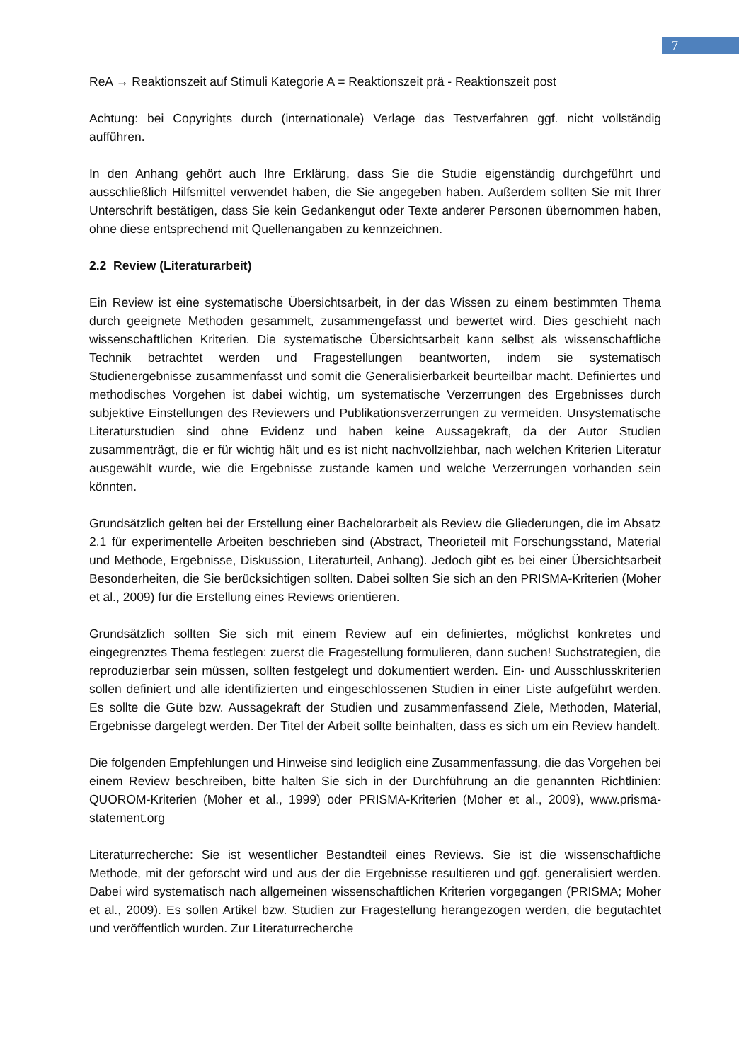7
ReA → Reaktionszeit auf Stimuli Kategorie A = Reaktionszeit prä - Reaktionszeit post
Achtung: bei Copyrights durch (internationale) Verlage das Testverfahren ggf. nicht vollständig aufführen.
In den Anhang gehört auch Ihre Erklärung, dass Sie die Studie eigenständig durchgeführt und ausschließlich Hilfsmittel verwendet haben, die Sie angegeben haben. Außerdem sollten Sie mit Ihrer Unterschrift bestätigen, dass Sie kein Gedankengut oder Texte anderer Personen übernommen haben, ohne diese entsprechend mit Quellenangaben zu kennzeichnen.
2.2 Review (Literaturarbeit)
Ein Review ist eine systematische Übersichtsarbeit, in der das Wissen zu einem bestimmten Thema durch geeignete Methoden gesammelt, zusammengefasst und bewertet wird. Dies geschieht nach wissenschaftlichen Kriterien. Die systematische Übersichtsarbeit kann selbst als wissenschaftliche Technik betrachtet werden und Fragestellungen beantworten, indem sie systematisch Studienergebnisse zusammenfasst und somit die Generalisierbarkeit beurteilbar macht. Definiertes und methodisches Vorgehen ist dabei wichtig, um systematische Verzerrungen des Ergebnisses durch subjektive Einstellungen des Reviewers und Publikationsverzerrungen zu vermeiden. Unsystematische Literaturstudien sind ohne Evidenz und haben keine Aussagekraft, da der Autor Studien zusammenträgt, die er für wichtig hält und es ist nicht nachvollziehbar, nach welchen Kriterien Literatur ausgewählt wurde, wie die Ergebnisse zustande kamen und welche Verzerrungen vorhanden sein könnten.
Grundsätzlich gelten bei der Erstellung einer Bachelorarbeit als Review die Gliederungen, die im Absatz 2.1 für experimentelle Arbeiten beschrieben sind (Abstract, Theorieteil mit Forschungsstand, Material und Methode, Ergebnisse, Diskussion, Literaturteil, Anhang). Jedoch gibt es bei einer Übersichtsarbeit Besonderheiten, die Sie berücksichtigen sollten. Dabei sollten Sie sich an den PRISMA-Kriterien (Moher et al., 2009) für die Erstellung eines Reviews orientieren.
Grundsätzlich sollten Sie sich mit einem Review auf ein definiertes, möglichst konkretes und eingegrenztes Thema festlegen: zuerst die Fragestellung formulieren, dann suchen! Suchstrategien, die reproduzierbar sein müssen, sollten festgelegt und dokumentiert werden. Ein- und Ausschlusskriterien sollen definiert und alle identifizierten und eingeschlossenen Studien in einer Liste aufgeführt werden. Es sollte die Güte bzw. Aussagekraft der Studien und zusammenfassend Ziele, Methoden, Material, Ergebnisse dargelegt werden. Der Titel der Arbeit sollte beinhalten, dass es sich um ein Review handelt.
Die folgenden Empfehlungen und Hinweise sind lediglich eine Zusammenfassung, die das Vorgehen bei einem Review beschreiben, bitte halten Sie sich in der Durchführung an die genannten Richtlinien: QUOROM-Kriterien (Moher et al., 1999) oder PRISMA-Kriterien (Moher et al., 2009), www.prisma-statement.org
Literaturrecherche: Sie ist wesentlicher Bestandteil eines Reviews. Sie ist die wissenschaftliche Methode, mit der geforscht wird und aus der die Ergebnisse resultieren und ggf. generalisiert werden. Dabei wird systematisch nach allgemeinen wissenschaftlichen Kriterien vorgegangen (PRISMA; Moher et al., 2009). Es sollen Artikel bzw. Studien zur Fragestellung herangezogen werden, die begutachtet und veröffentlich wurden. Zur Literaturrecherche